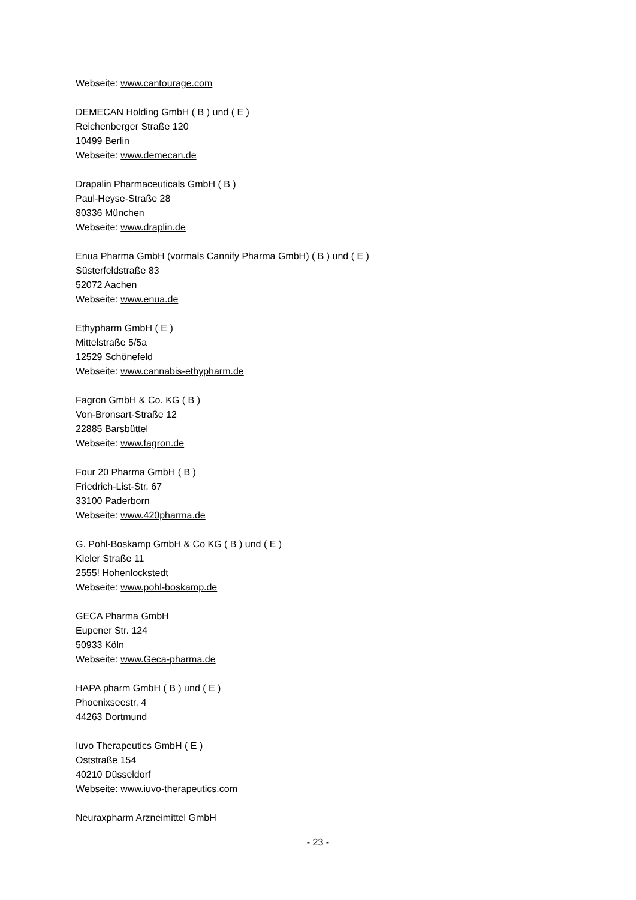Webseite: www.cantourage.com
DEMECAN Holding GmbH ( B ) und ( E )
Reichenberger Straße 120
10499 Berlin
Webseite: www.demecan.de
Drapalin Pharmaceuticals GmbH ( B )
Paul-Heyse-Straße 28
80336 München
Webseite: www.draplin.de
Enua Pharma GmbH (vormals Cannify Pharma GmbH) ( B ) und ( E )
Süsterfeldstraße 83
52072 Aachen
Webseite: www.enua.de
Ethypharm GmbH ( E )
Mittelstraße 5/5a
12529 Schönefeld
Webseite: www.cannabis-ethypharm.de
Fagron GmbH & Co. KG ( B )
Von-Bronsart-Straße 12
22885 Barsbüttel
Webseite: www.fagron.de
Four 20 Pharma GmbH ( B )
Friedrich-List-Str. 67
33100 Paderborn
Webseite: www.420pharma.de
G. Pohl-Boskamp GmbH & Co KG ( B ) und ( E )
Kieler Straße 11
2555! Hohenlockstedt
Webseite: www.pohl-boskamp.de
GECA Pharma GmbH
Eupener Str. 124
50933 Köln
Webseite: www.Geca-pharma.de
HAPA pharm GmbH ( B ) und ( E )
Phoenixseestr. 4
44263 Dortmund
Iuvo Therapeutics GmbH ( E )
Oststraße 154
40210 Düsseldorf
Webseite: www.iuvo-therapeutics.com
Neuraxpharm Arzneimittel GmbH
- 23 -